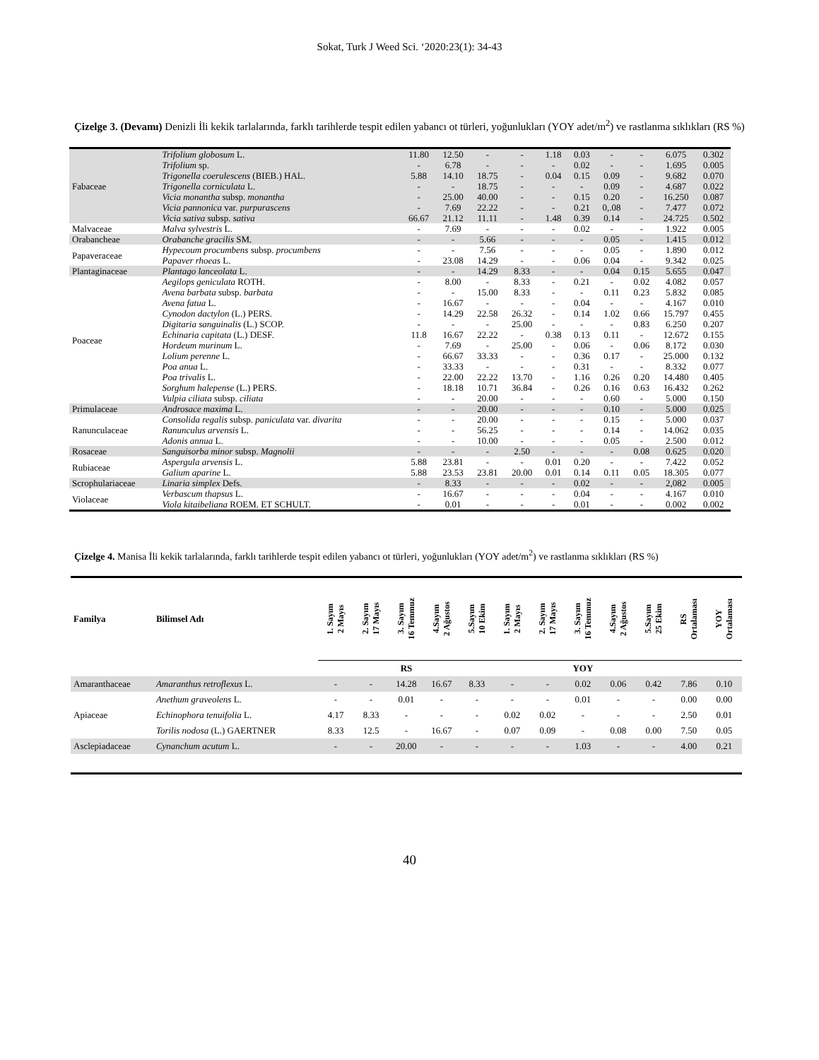Sokat, Turk J Weed Sci. ‘2020:23(1): 34-43
Çizelge 3. (Devamı) Denizli İli kekik tarlalarında, farklı tarihlerde tespit edilen yabancı ot türleri, yoğunlukları (YOY adet/m<sup>2</sup>) ve rastlanma sıklıkları (RS %)
| Fabaceae | Trifolium globosum L. | 11.80 | 12.50 | - | - | 1.18 | 0.03 | - | - | 6.075 | 0.302 |
| | Trifolium sp. | - | 6.78 | - | - | - | 0.02 | - | - | 1.695 | 0.005 |
| | Trigonella coerulescens (BIEB.) HAL. | 5.88 | 14.10 | 18.75 | - | 0.04 | 0.15 | 0.09 | - | 9.682 | 0.070 |
| | Trigonella corniculata L. | - | - | 18.75 | - | - | - | 0.09 | - | 4.687 | 0.022 |
| | Vicia monantha subsp. monantha | - | 25.00 | 40.00 | - | - | 0.15 | 0.20 | - | 16.250 | 0.087 |
| | Vicia pannonica var. purpurascens | - | 7.69 | 22.22 | - | - | 0.21 | 0,.08 | - | 7.477 | 0.072 |
| | Vicia sativa subsp. sativa | 66.67 | 21.12 | 11.11 | - | 1.48 | 0.39 | 0.14 | - | 24.725 | 0.502 |
| Malvaceae | Malva sylvestris L. | - | 7.69 | - | - | - | 0.02 | - | - | 1.922 | 0.005 |
| Orabancheae | Orabanche gracilis SM. | - | - | 5.66 | - | - | - | 0.05 | - | 1.415 | 0.012 |
| Papaveraceae | Hypecoum procumbens subsp. procumbens | - | - | 7.56 | - | - | - | 0.05 | - | 1.890 | 0.012 |
| | Papaver rhoeas L. | - | 23.08 | 14.29 | - | - | 0.06 | 0.04 | - | 9.342 | 0.025 |
| Plantaginaceae | Plantago lanceolata L. | - | - | 14.29 | 8.33 | - | - | 0.04 | 0.15 | 5.655 | 0.047 |
| Poaceae | Aegilops geniculata ROTH. | - | 8.00 | - | 8.33 | - | 0.21 | - | 0.02 | 4.082 | 0.057 |
| | Avena barbata subsp. barbata | - | - | 15.00 | 8.33 | - | - | 0.11 | 0.23 | 5.832 | 0.085 |
| | Avena fatua L. | - | 16.67 | - | - | - | 0.04 | - | - | 4.167 | 0.010 |
| | Cynodon dactylon (L.) PERS. | - | 14.29 | 22.58 | 26.32 | - | 0.14 | 1.02 | 0.66 | 15.797 | 0.455 |
| | Digitaria sanguinalis (L.) SCOP. | - | - | - | 25.00 | - | - | - | 0.83 | 6.250 | 0.207 |
| | Echinaria capitata (L.) DESF. | 11.8 | 16.67 | 22.22 | - | 0.38 | 0.13 | 0.11 | - | 12.672 | 0.155 |
| | Hordeum murinum L. | - | 7.69 | - | 25.00 | - | 0.06 | - | 0.06 | 8.172 | 0.030 |
| | Lolium perenne L. | - | 66.67 | 33.33 | - | - | 0.36 | 0.17 | - | 25.000 | 0.132 |
| | Poa anua L. | - | 33.33 | - | - | - | 0.31 | - | - | 8.332 | 0.077 |
| | Poa trivalis L. | - | 22.00 | 22.22 | 13.70 | - | 1.16 | 0.26 | 0.20 | 14.480 | 0.405 |
| | Sorghum halepense (L.) PERS. | - | 18.18 | 10.71 | 36.84 | - | 0.26 | 0.16 | 0.63 | 16.432 | 0.262 |
| | Vulpia ciliata subsp. ciliata | - | - | 20.00 | - | - | - | 0.60 | - | 5.000 | 0.150 |
| Primulaceae | Androsace maxima L. | - | - | 20.00 | - | - | - | 0.10 | - | 5.000 | 0.025 |
| Ranunculaceae | Consolida regalis subsp. paniculata var. divarita | - | - | 20.00 | - | - | - | 0.15 | - | 5.000 | 0.037 |
| | Ranunculus arvensis L. | - | - | 56.25 | - | - | - | 0.14 | - | 14.062 | 0.035 |
| | Adonis annua L. | - | - | 10.00 | - | - | - | 0.05 | - | 2.500 | 0.012 |
| Rosaceae | Sanguisorba minor subsp. Magnolii | - | - | - | 2.50 | - | - | - | 0.08 | 0.625 | 0.020 |
| Rubiaceae | Aspergula arvensis L. | 5.88 | 23.81 | - | - | 0.01 | 0.20 | - | - | 7.422 | 0.052 |
| | Galium aparine L. | 5.88 | 23.53 | 23.81 | 20.00 | 0.01 | 0.14 | 0.11 | 0.05 | 18.305 | 0.077 |
| Scrophulariaceae | Linaria simplex Defs. | - | 8.33 | - | - | - | 0.02 | - | - | 2,082 | 0.005 |
| Violaceae | Verbascum thapsus L. | - | 16.67 | - | - | - | 0.04 | - | - | 4.167 | 0.010 |
| | Viola kitaibeliana ROEM. ET SCHULT. | - | 0.01 | - | - | - | 0.01 | - | - | 0.002 | 0.002 |
Çizelge 4. Manisa İli kekik tarlalarında, farklı tarihlerde tespit edilen yabancı ot türleri, yoğunlukları (YOY adet/m<sup>2</sup>) ve rastlanma sıklıkları (RS %)
| Familya | Bilimsel Adı | 1. Sayım 2 Mayıs | 2. Sayım 17 Mayıs | 3. Sayım 16 Temmuz | 4.Sayım 2 Ağustos | 5.Sayım 10 Ekim | 1. Sayım 2 Mayıs | 2. Sayım 17 Mayıs | 3. Sayım 16 Temmuz | 4.Sayım 2 Ağustos | 5.Sayım 25 Ekim | RS Ortalaması | YOY Ortalaması |
| --- | --- | --- | --- | --- | --- | --- | --- | --- | --- | --- | --- | --- | --- |
| | | RS | | | | | YOY | | | | | | |
| Amaranthaceae | Amaranthus retroflexus L. | - | - | 14.28 | 16.67 | 8.33 | - | - | 0.02 | 0.06 | 0.42 | 7.86 | 0.10 |
| Apiaceae | Anethum graveolens L. | - | - | 0.01 | - | - | - | - | 0.01 | - | - | 0.00 | 0.00 |
| | Echinophora tenuifolia L. | 4.17 | 8.33 | - | - | - | 0.02 | 0.02 | - | - | - | 2.50 | 0.01 |
| | Torilis nodosa (L.) GAERTNER | 8.33 | 12.5 | - | 16.67 | - | 0.07 | 0.09 | - | 0.08 | 0.00 | 7.50 | 0.05 |
| Asclepiadaceae | Cynanchum acutum L. | - | - | 20.00 | - | - | - | - | 1.03 | - | - | 4.00 | 0.21 |
40